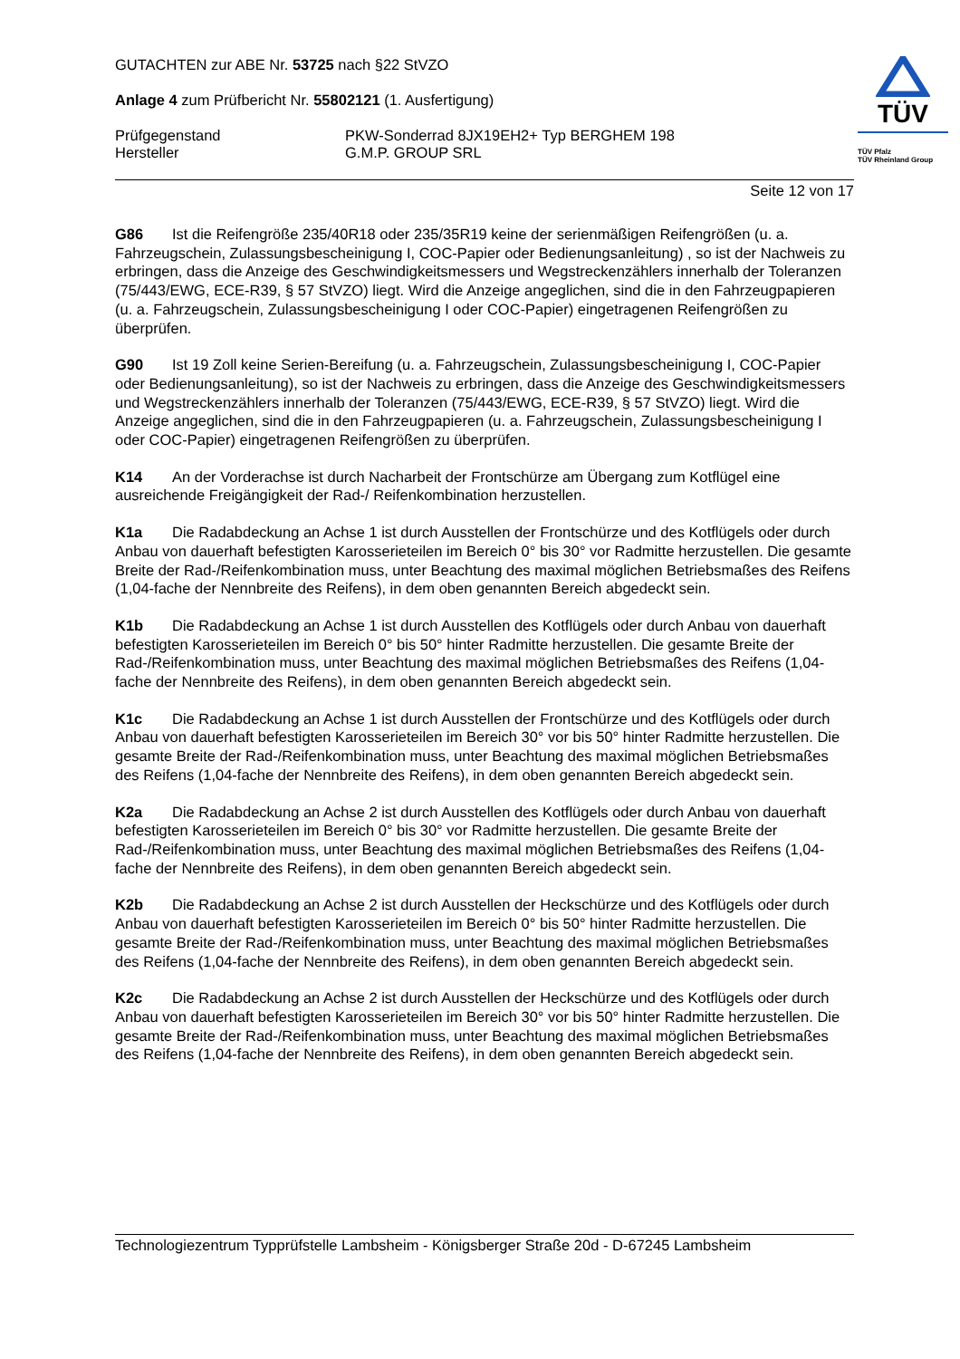GUTACHTEN zur ABE Nr. 53725 nach §22 StVZO
Anlage 4 zum Prüfbericht Nr. 55802121 (1. Ausfertigung)
Prüfgegenstand PKW-Sonderrad 8JX19EH2+ Typ BERGHEM 198
Hersteller G.M.P. GROUP SRL
TÜV
TÜV Pfalz
TÜV Rheinland Group
Seite 12 von 17
G86 Ist die Reifengröße 235/40R18 oder 235/35R19 keine der serienmäßigen Reifengrößen (u. a. Fahrzeugschein, Zulassungsbescheinigung I, COC-Papier oder Bedienungsanleitung) , so ist der Nachweis zu erbringen, dass die Anzeige des Geschwindigkeitsmessers und Wegstreckenzählers innerhalb der Toleranzen (75/443/EWG, ECE-R39, § 57 StVZO) liegt. Wird die Anzeige angeglichen, sind die in den Fahrzeugpapieren (u. a. Fahrzeugschein, Zulassungsbescheinigung I oder COC-Papier) eingetragenen Reifengrößen zu überprüfen.
G90 Ist 19 Zoll keine Serien-Bereifung (u. a. Fahrzeugschein, Zulassungsbescheinigung I, COC-Papier oder Bedienungsanleitung), so ist der Nachweis zu erbringen, dass die Anzeige des Geschwindigkeitsmessers und Wegstreckenzählers innerhalb der Toleranzen (75/443/EWG, ECE-R39, § 57 StVZO) liegt. Wird die Anzeige angeglichen, sind die in den Fahrzeugpapieren (u. a. Fahrzeugschein, Zulassungsbescheinigung I oder COC-Papier) eingetragenen Reifengrößen zu überprüfen.
K14 An der Vorderachse ist durch Nacharbeit der Frontschürze am Übergang zum Kotflügel eine ausreichende Freigängigkeit der Rad-/ Reifenkombination herzustellen.
K1a Die Radabdeckung an Achse 1 ist durch Ausstellen der Frontschürze und des Kotflügels oder durch Anbau von dauerhaft befestigten Karosserieteilen im Bereich 0° bis 30° vor Radmitte herzustellen. Die gesamte Breite der Rad-/Reifenkombination muss, unter Beachtung des maximal möglichen Betriebsmaßes des Reifens (1,04-fache der Nennbreite des Reifens), in dem oben genannten Bereich abgedeckt sein.
K1b Die Radabdeckung an Achse 1 ist durch Ausstellen des Kotflügels oder durch Anbau von dauerhaft befestigten Karosserieteilen im Bereich 0° bis 50° hinter Radmitte herzustellen. Die gesamte Breite der Rad-/Reifenkombination muss, unter Beachtung des maximal möglichen Betriebsmaßes des Reifens (1,04-fache der Nennbreite des Reifens), in dem oben genannten Bereich abgedeckt sein.
K1c Die Radabdeckung an Achse 1 ist durch Ausstellen der Frontschürze und des Kotflügels oder durch Anbau von dauerhaft befestigten Karosserieteilen im Bereich 30° vor bis 50° hinter Radmitte herzustellen. Die gesamte Breite der Rad-/Reifenkombination muss, unter Beachtung des maximal möglichen Betriebsmaßes des Reifens (1,04-fache der Nennbreite des Reifens), in dem oben genannten Bereich abgedeckt sein.
K2a Die Radabdeckung an Achse 2 ist durch Ausstellen des Kotflügels oder durch Anbau von dauerhaft befestigten Karosserieteilen im Bereich 0° bis 30° vor Radmitte herzustellen. Die gesamte Breite der Rad-/Reifenkombination muss, unter Beachtung des maximal möglichen Betriebsmaßes des Reifens (1,04-fache der Nennbreite des Reifens), in dem oben genannten Bereich abgedeckt sein.
K2b Die Radabdeckung an Achse 2 ist durch Ausstellen der Heckschürze und des Kotflügels oder durch Anbau von dauerhaft befestigten Karosserieteilen im Bereich 0° bis 50° hinter Radmitte herzustellen. Die gesamte Breite der Rad-/Reifenkombination muss, unter Beachtung des maximal möglichen Betriebsmaßes des Reifens (1,04-fache der Nennbreite des Reifens), in dem oben genannten Bereich abgedeckt sein.
K2c Die Radabdeckung an Achse 2 ist durch Ausstellen der Heckschürze und des Kotflügels oder durch Anbau von dauerhaft befestigten Karosserieteilen im Bereich 30° vor bis 50° hinter Radmitte herzustellen. Die gesamte Breite der Rad-/Reifenkombination muss, unter Beachtung des maximal möglichen Betriebsmaßes des Reifens (1,04-fache der Nennbreite des Reifens), in dem oben genannten Bereich abgedeckt sein.
Technologiezentrum Typprüfstelle Lambsheim - Königsberger Straße 20d - D-67245 Lambsheim